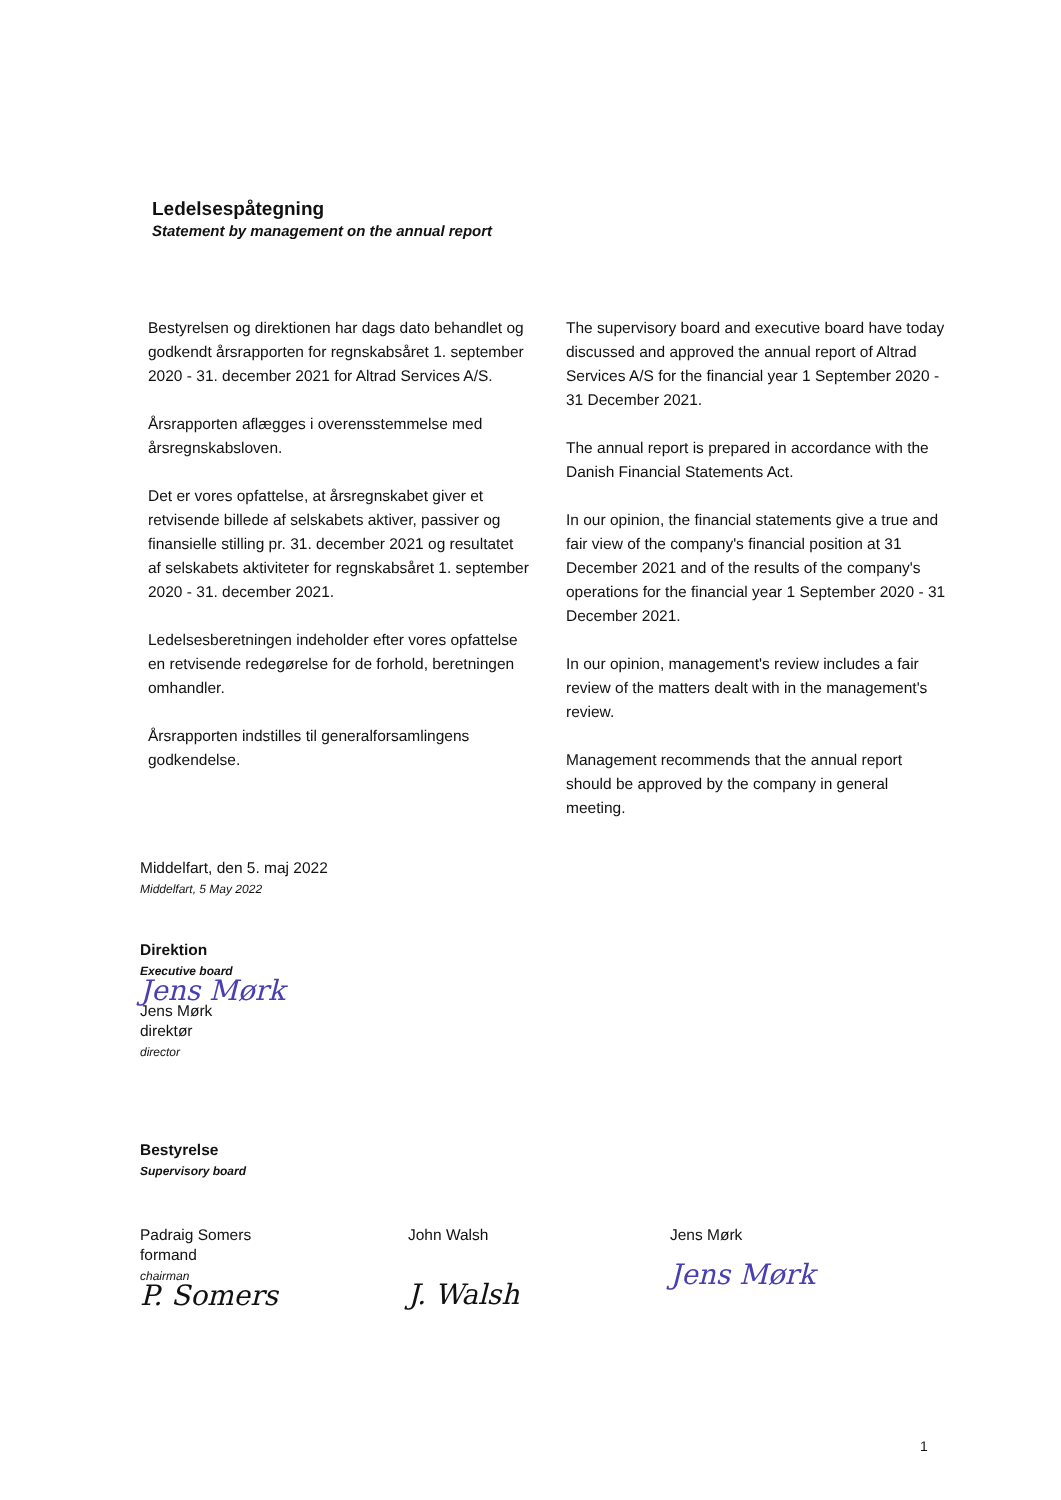Ledelsespåtegning
Statement by management on the annual report
Bestyrelsen og direktionen har dags dato behandlet og godkendt årsrapporten for regnskabsåret 1. september 2020 - 31. december 2021 for Altrad Services A/S.
Årsrapporten aflægges i overensstemmelse med årsregnskabsloven.
Det er vores opfattelse, at årsregnskabet giver et retvisende billede af selskabets aktiver, passiver og finansielle stilling pr. 31. december 2021 og resultatet af selskabets aktiviteter for regnskabsåret 1. september 2020 - 31. december 2021.
Ledelsesberetningen indeholder efter vores opfattelse en retvisende redegørelse for de forhold, beretningen omhandler.
Årsrapporten indstilles til generalforsamlingens godkendelse.
The supervisory board and executive board have today discussed and approved the annual report of Altrad Services A/S for the financial year 1 September 2020 - 31 December 2021.
The annual report is prepared in accordance with the Danish Financial Statements Act.
In our opinion, the financial statements give a true and fair view of the company's financial position at 31 December 2021 and of the results of the company's operations for the financial year 1 September 2020 - 31 December 2021.
In our opinion, management's review includes a fair review of the matters dealt with in the management's review.
Management recommends that the annual report should be approved by the company in general meeting.
Middelfart, den 5. maj 2022
Middelfart, 5 May 2022
Direktion
Executive board
Jens Mørk
Jens Mørk
direktør
director
Bestyrelse
Supervisory board
Padraig Somers
formand
chairman
P. Somers
John Walsh
J. Walsh
Jens Mørk
Jens Mørk
1